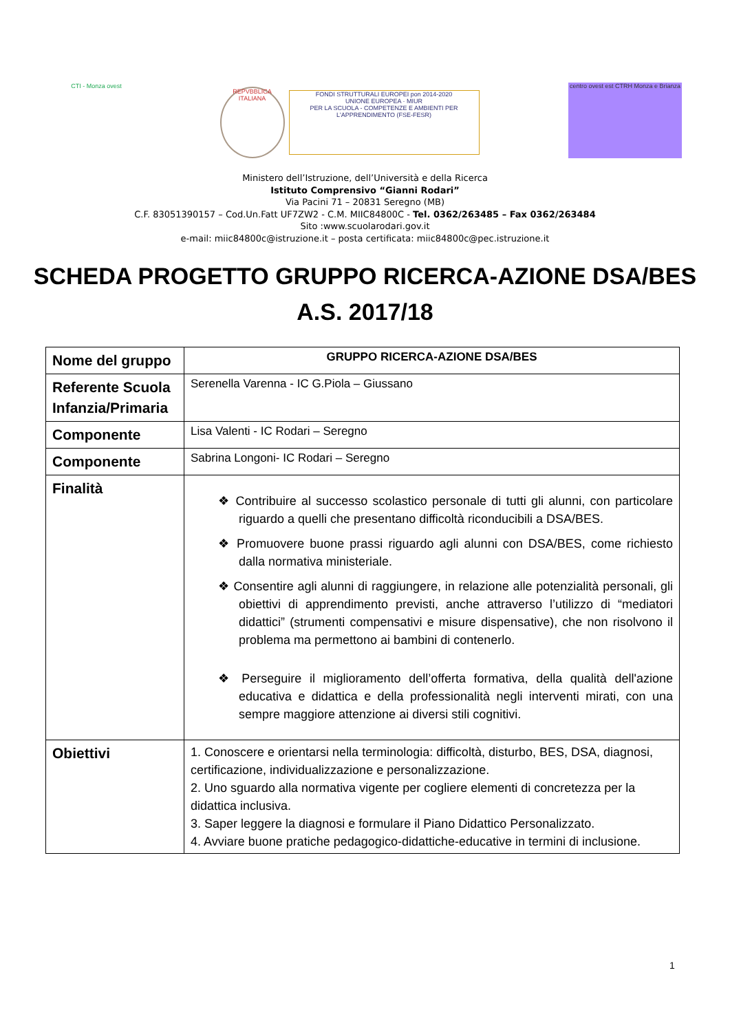CTI - Monza ovest
REPVBBLICA ITALIANA
FONDI STRUTTURALI EUROPEI pon 2014-2020
UNIONE EUROPEA · MIUR
PER LA SCUOLA - COMPETENZE E AMBIENTI PER L'APPRENDIMENTO (FSE-FESR)
centro ovest est CTRH Monza e Brianza
Ministero dell’Istruzione, dell’Università e della Ricerca
Istituto Comprensivo “Gianni Rodari”
Via Pacini 71 – 20831 Seregno (MB)
C.F. 83051390157 – Cod.Un.Fatt UF7ZW2 - C.M. MIIC84800C - Tel. 0362/263485 – Fax 0362/263484
Sito :www.scuolarodari.gov.it
e-mail: miic84800c@istruzione.it – posta certificata: miic84800c@pec.istruzione.it
SCHEDA PROGETTO GRUPPO RICERCA-AZIONE DSA/BES
A.S. 2017/18
| Nome del gruppo | GRUPPO RICERCA-AZIONE DSA/BES |
| Referente Scuola Infanzia/Primaria | Serenella Varenna - IC G.Piola – Giussano |
| Componente | Lisa Valenti - IC Rodari – Seregno |
| Componente | Sabrina Longoni- IC Rodari – Seregno |
| Finalità | ❖ Contribuire al successo scolastico personale di tutti gli alunni, con particolare riguardo a quelli che presentano difficoltà riconducibili a DSA/BES. ❖ Promuovere buone prassi riguardo agli alunni con DSA/BES, come richiesto dalla normativa ministeriale. ❖ Consentire agli alunni di raggiungere, in relazione alle potenzialità personali, gli obiettivi di apprendimento previsti, anche attraverso l’utilizzo di “mediatori didattici” (strumenti compensativi e misure dispensative), che non risolvono il problema ma permettono ai bambini di contenerlo. ❖ Perseguire il miglioramento dell’offerta formativa, della qualità dell'azione educativa e didattica e della professionalità negli interventi mirati, con una sempre maggiore attenzione ai diversi stili cognitivi. |
| Obiettivi | 1. Conoscere e orientarsi nella terminologia: difficoltà, disturbo, BES, DSA, diagnosi, certificazione, individualizzazione e personalizzazione. 2. Uno sguardo alla normativa vigente per cogliere elementi di concretezza per la didattica inclusiva. 3. Saper leggere la diagnosi e formulare il Piano Didattico Personalizzato. 4. Avviare buone pratiche pedagogico-didattiche-educative in termini di inclusione. |
1